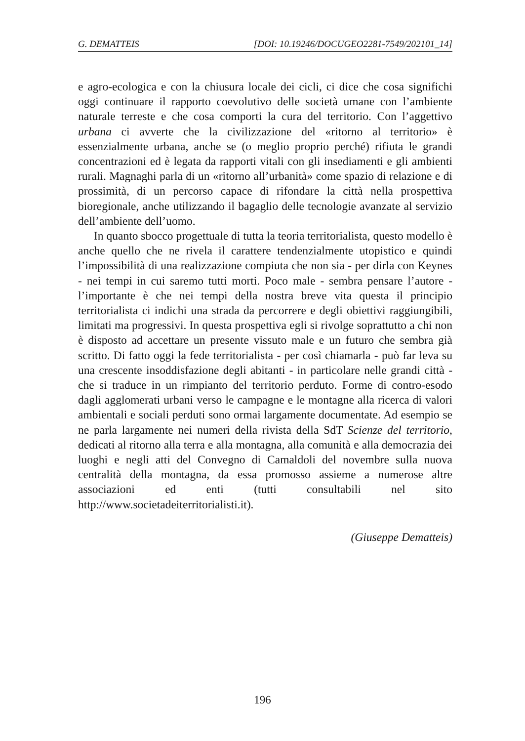G. DEMATTEIS [DOI: 10.19246/DOCUGEO2281-7549/202101_14]
e agro-ecologica e con la chiusura locale dei cicli, ci dice che cosa significhi oggi continuare il rapporto coevolutivo delle società umane con l’ambiente naturale terreste e che cosa comporti la cura del territorio. Con l’aggettivo urbana ci avverte che la civilizzazione del «ritorno al territorio» è essenzialmente urbana, anche se (o meglio proprio perché) rifiuta le grandi concentrazioni ed è legata da rapporti vitali con gli insediamenti e gli ambienti rurali. Magnaghi parla di un «ritorno all’urbanità» come spazio di relazione e di prossimità, di un percorso capace di rifondare la città nella prospettiva bioregionale, anche utilizzando il bagaglio delle tecnologie avanzate al servizio dell’ambiente dell’uomo.
In quanto sbocco progettuale di tutta la teoria territorialista, questo modello è anche quello che ne rivela il carattere tendenzialmente utopistico e quindi l’impossibilità di una realizzazione compiuta che non sia - per dirla con Keynes - nei tempi in cui saremo tutti morti. Poco male - sembra pensare l’autore - l’importante è che nei tempi della nostra breve vita questa il principio territorialista ci indichi una strada da percorrere e degli obiettivi raggiungibili, limitati ma progressivi. In questa prospettiva egli si rivolge soprattutto a chi non è disposto ad accettare un presente vissuto male e un futuro che sembra già scritto. Di fatto oggi la fede territorialista - per così chiamarla - può far leva su una crescente insoddisfazione degli abitanti - in particolare nelle grandi città - che si traduce in un rimpianto del territorio perduto. Forme di contro-esodo dagli agglomerati urbani verso le campagne e le montagne alla ricerca di valori ambientali e sociali perduti sono ormai largamente documentate. Ad esempio se ne parla largamente nei numeri della rivista della SdT Scienze del territorio, dedicati al ritorno alla terra e alla montagna, alla comunità e alla democrazia dei luoghi e negli atti del Convegno di Camaldoli del novembre sulla nuova centralità della montagna, da essa promosso assieme a numerose altre associazioni ed enti (tutti consultabili nel sito http://www.societadeiterritorialisti.it).
(Giuseppe Dematteis)
196